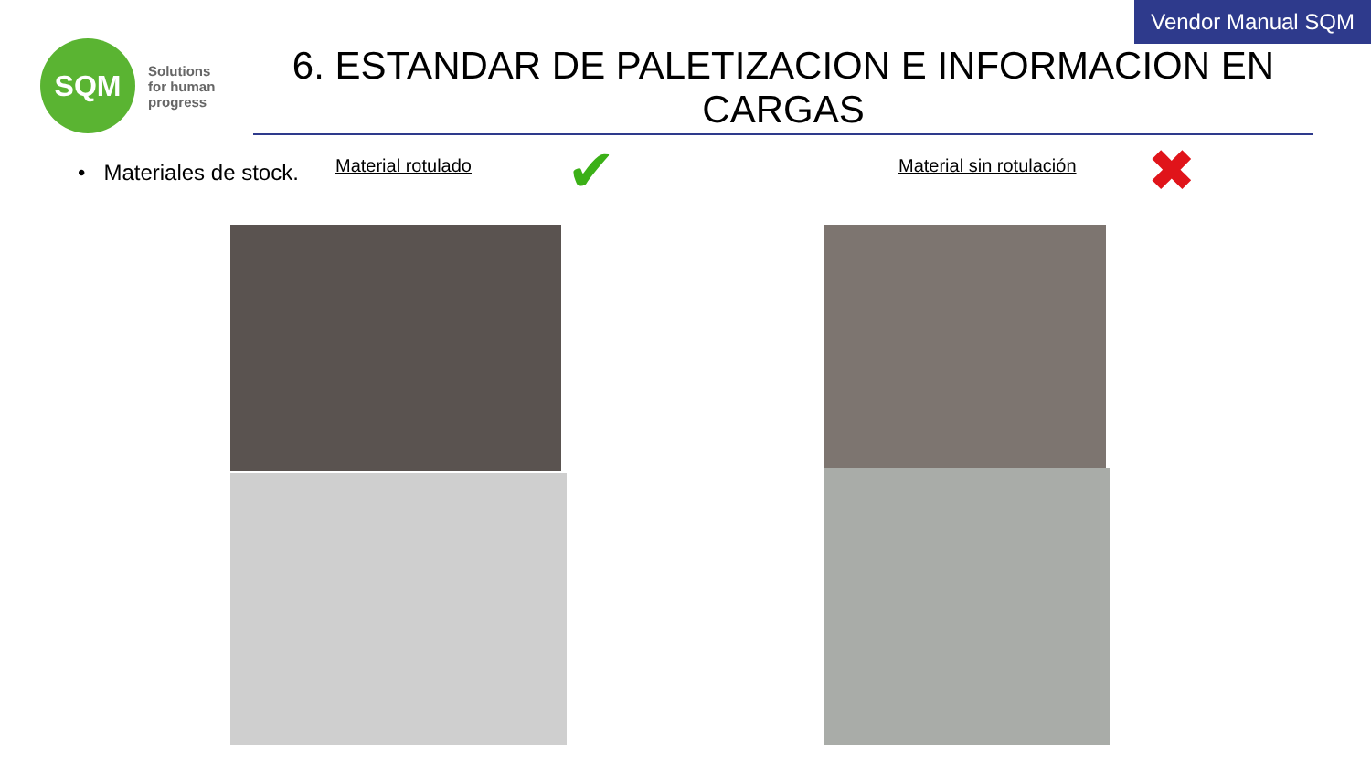Vendor Manual SQM
SQM
Solutions
for human
progress
6. ESTANDAR DE PALETIZACION E INFORMACION EN CARGAS
• Materiales de stock.
Material rotulado
✔
Material sin rotulación
✖